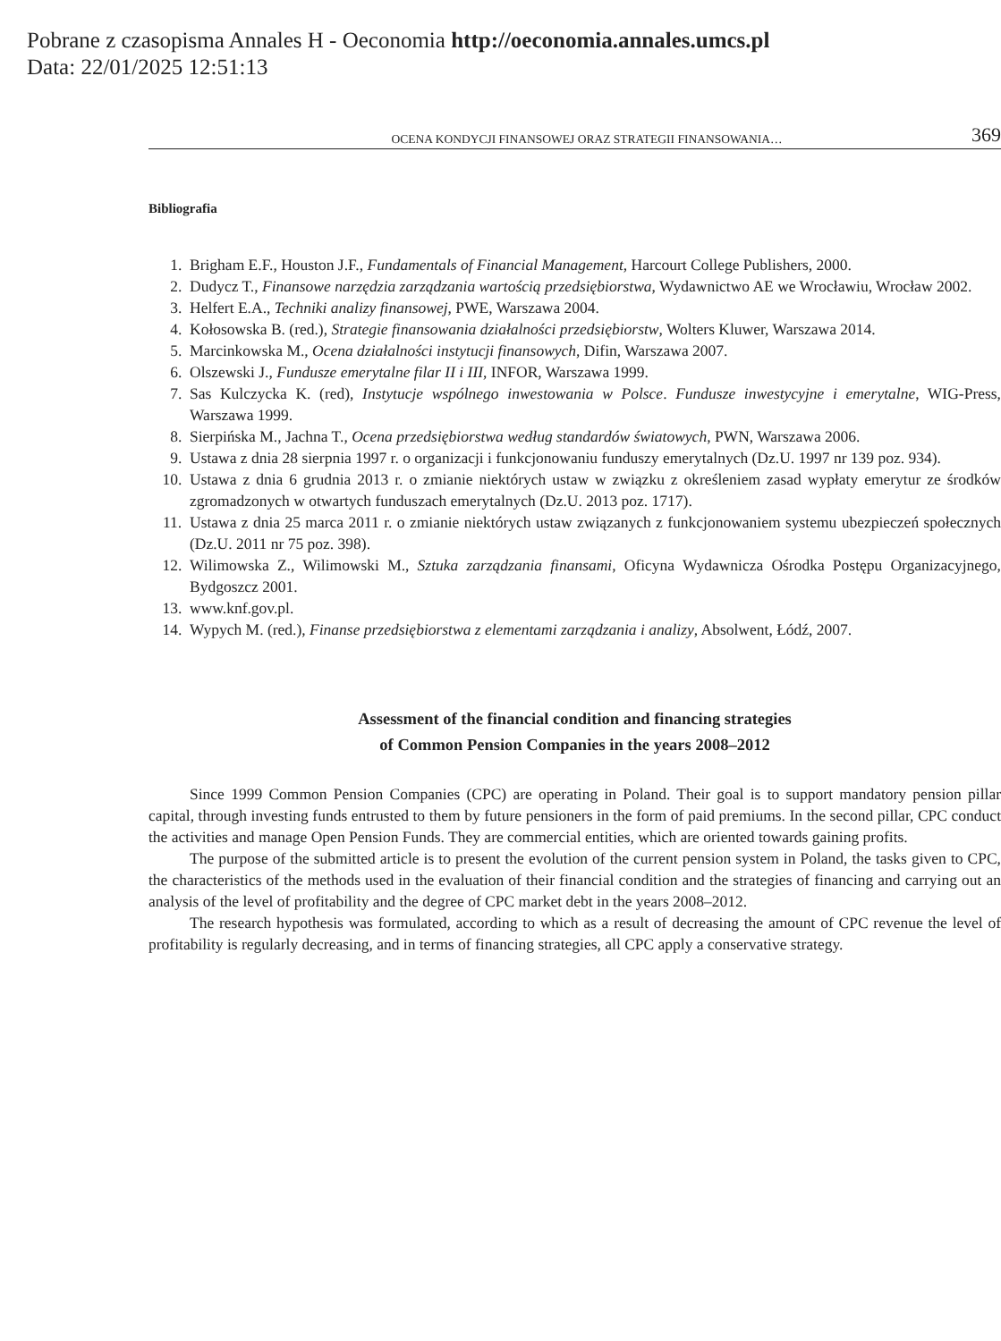Pobrane z czasopisma Annales H - Oeconomia http://oeconomia.annales.umcs.pl
Data: 22/01/2025 12:51:13
OCENA KONDYCJI FINANSOWEJ ORAZ STRATEGII FINANSOWANIA… 369
Bibliografia
1. Brigham E.F., Houston J.F., Fundamentals of Financial Management, Harcourt College Publishers, 2000.
2. Dudycz T., Finansowe narzędzia zarządzania wartością przedsiębiorstwa, Wydawnictwo AE we Wrocławiu, Wrocław 2002.
3. Helfert E.A., Techniki analizy finansowej, PWE, Warszawa 2004.
4. Kołosowska B. (red.), Strategie finansowania działalności przedsiębiorstw, Wolters Kluwer, Warszawa 2014.
5. Marcinkowska M., Ocena działalności instytucji finansowych, Difin, Warszawa 2007.
6. Olszewski J., Fundusze emerytalne filar II i III, INFOR, Warszawa 1999.
7. Sas Kulczycka K. (red), Instytucje wspólnego inwestowania w Polsce. Fundusze inwestycyjne i emerytalne, WIG-Press, Warszawa 1999.
8. Sierpińska M., Jachna T., Ocena przedsiębiorstwa według standardów światowych, PWN, Warszawa 2006.
9. Ustawa z dnia 28 sierpnia 1997 r. o organizacji i funkcjonowaniu funduszy emerytalnych (Dz.U. 1997 nr 139 poz. 934).
10. Ustawa z dnia 6 grudnia 2013 r. o zmianie niektórych ustaw w związku z określeniem zasad wypłaty emerytur ze środków zgromadzonych w otwartych funduszach emerytalnych (Dz.U. 2013 poz. 1717).
11. Ustawa z dnia 25 marca 2011 r. o zmianie niektórych ustaw związanych z funkcjonowaniem systemu ubezpieczeń społecznych (Dz.U. 2011 nr 75 poz. 398).
12. Wilimowska Z., Wilimowski M., Sztuka zarządzania finansami, Oficyna Wydawnicza Ośrodka Postępu Organizacyjnego, Bydgoszcz 2001.
13. www.knf.gov.pl.
14. Wypych M. (red.), Finanse przedsiębiorstwa z elementami zarządzania i analizy, Absolwent, Łódź, 2007.
Assessment of the financial condition and financing strategies
of Common Pension Companies in the years 2008–2012
Since 1999 Common Pension Companies (CPC) are operating in Poland. Their goal is to support mandatory pension pillar capital, through investing funds entrusted to them by future pensioners in the form of paid premiums. In the second pillar, CPC conduct the activities and manage Open Pension Funds. They are commercial entities, which are oriented towards gaining profits.
The purpose of the submitted article is to present the evolution of the current pension system in Poland, the tasks given to CPC, the characteristics of the methods used in the evaluation of their financial condition and the strategies of financing and carrying out an analysis of the level of profitability and the degree of CPC market debt in the years 2008–2012.
The research hypothesis was formulated, according to which as a result of decreasing the amount of CPC revenue the level of profitability is regularly decreasing, and in terms of financing strategies, all CPC apply a conservative strategy.